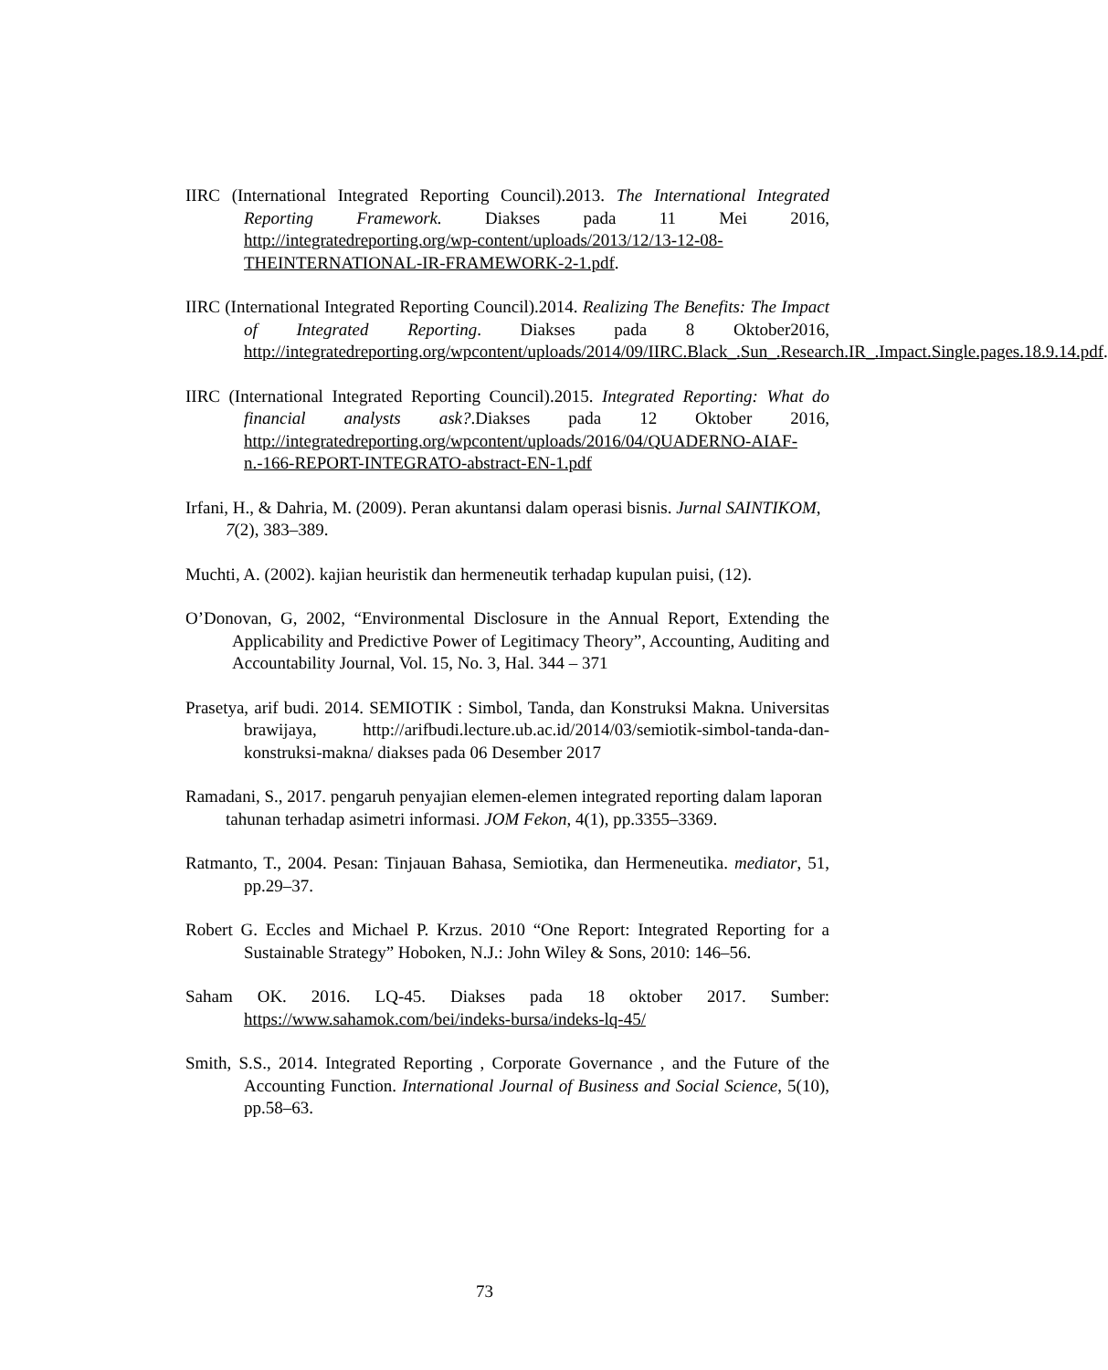IIRC (International Integrated Reporting Council).2013. The International Integrated Reporting Framework. Diakses pada 11 Mei 2016, http://integratedreporting.org/wp-content/uploads/2013/12/13-12-08-THEINTERNATIONAL-IR-FRAMEWORK-2-1.pdf.
IIRC (International Integrated Reporting Council).2014. Realizing The Benefits: The Impact of Integrated Reporting. Diakses pada 8 Oktober2016, http://integratedreporting.org/wpcontent/uploads/2014/09/IIRC.Black_.Sun_.Research.IR_.Impact.Single.pages.18.9.14.pdf.
IIRC (International Integrated Reporting Council).2015. Integrated Reporting: What do financial analysts ask?.Diakses pada 12 Oktober 2016, http://integratedreporting.org/wpcontent/uploads/2016/04/QUADERNO-AIAF-n.-166-REPORT-INTEGRATO-abstract-EN-1.pdf
Irfani, H., & Dahria, M. (2009). Peran akuntansi dalam operasi bisnis. Jurnal SAINTIKOM, 7(2), 383–389.
Muchti, A. (2002). kajian heuristik dan hermeneutik terhadap kupulan puisi, (12).
O’Donovan, G, 2002, “Environmental Disclosure in the Annual Report, Extending the Applicability and Predictive Power of Legitimacy Theory”, Accounting, Auditing and Accountability Journal, Vol. 15, No. 3, Hal. 344 – 371
Prasetya, arif budi. 2014. SEMIOTIK : Simbol, Tanda, dan Konstruksi Makna. Universitas brawijaya, http://arifbudi.lecture.ub.ac.id/2014/03/semiotik-simbol-tanda-dan-konstruksi-makna/ diakses pada 06 Desember 2017
Ramadani, S., 2017. pengaruh penyajian elemen-elemen integrated reporting dalam laporan tahunan terhadap asimetri informasi. JOM Fekon, 4(1), pp.3355–3369.
Ratmanto, T., 2004. Pesan: Tinjauan Bahasa, Semiotika, dan Hermeneutika. mediator, 51, pp.29–37.
Robert G. Eccles and Michael P. Krzus. 2010 “One Report: Integrated Reporting for a Sustainable Strategy” Hoboken, N.J.: John Wiley & Sons, 2010: 146–56.
Saham OK. 2016. LQ-45. Diakses pada 18 oktober 2017. Sumber: https://www.sahamok.com/bei/indeks-bursa/indeks-lq-45/
Smith, S.S., 2014. Integrated Reporting , Corporate Governance , and the Future of the Accounting Function. International Journal of Business and Social Science, 5(10), pp.58–63.
73